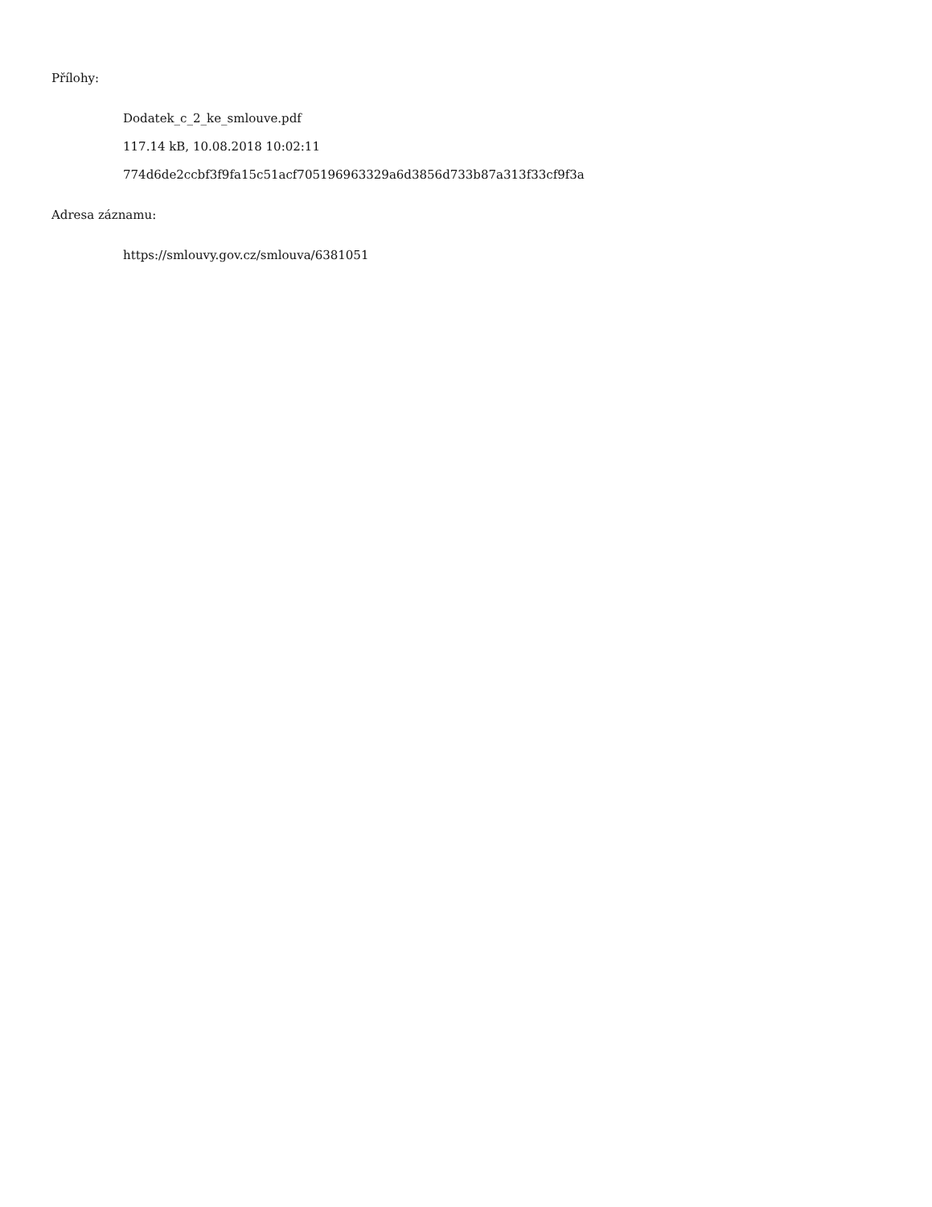Přílohy:
Dodatek_c_2_ke_smlouve.pdf
117.14 kB, 10.08.2018 10:02:11
774d6de2ccbf3f9fa15c51acf705196963329a6d3856d733b87a313f33cf9f3a
Adresa záznamu:
https://smlouvy.gov.cz/smlouva/6381051